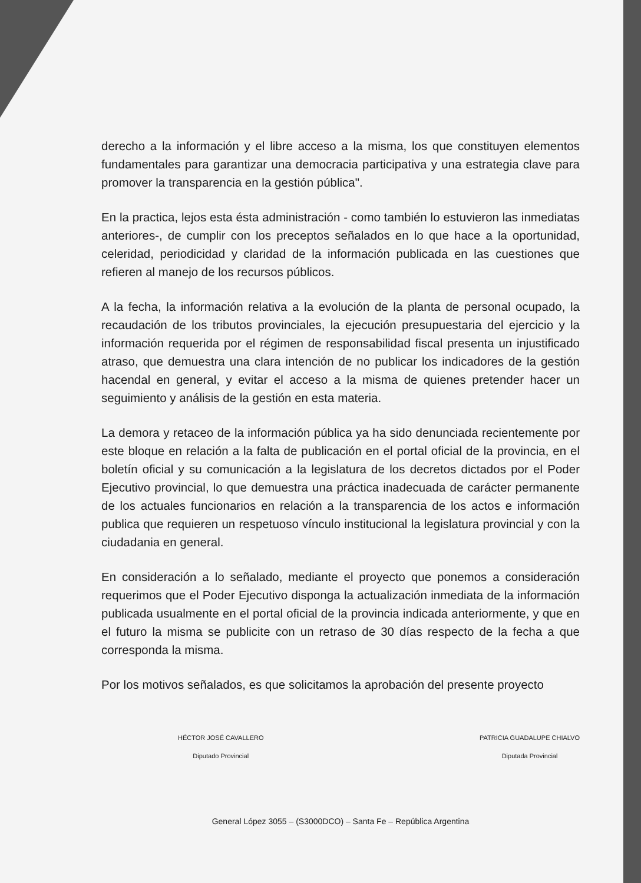derecho a la información y el libre acceso a la misma, los que constituyen elementos fundamentales para garantizar una democracia participativa y una estrategia clave para promover la transparencia en la gestión pública".
En la practica, lejos esta ésta administración - como también lo estuvieron las inmediatas anteriores-, de cumplir con los preceptos señalados en lo que hace a la oportunidad, celeridad, periodicidad y claridad de la información publicada en las cuestiones que refieren al manejo de los recursos públicos.
A la fecha, la información relativa a la evolución de la planta de personal ocupado, la recaudación de los tributos provinciales, la ejecución presupuestaria del ejercicio y la información requerida por el régimen de responsabilidad fiscal presenta un injustificado atraso, que demuestra una clara intención de no publicar los indicadores de la gestión hacendal en general, y evitar el acceso a la misma de quienes pretender hacer un seguimiento y análisis de la gestión en esta materia.
La demora y retaceo de la información pública ya ha sido denunciada recientemente por este bloque en relación a la falta de publicación en el portal oficial de la provincia, en el boletín oficial y su comunicación a la legislatura de los decretos dictados por el Poder Ejecutivo provincial, lo que demuestra una práctica inadecuada de carácter permanente de los actuales funcionarios en relación a la transparencia de los actos e información publica que requieren un respetuoso vínculo institucional la legislatura provincial y con la ciudadania en general.
En consideración a lo señalado, mediante el proyecto que ponemos a consideración requerimos que el Poder Ejecutivo disponga la actualización inmediata de la información publicada usualmente en el portal oficial de la provincia indicada anteriormente, y que en el futuro la misma se publicite con un retraso de 30 días respecto de la fecha a que corresponda la misma.
Por los motivos señalados, es que solicitamos la aprobación del presente proyecto
HÉCTOR JOSÉ CAVALLERO
Diputado Provincial
PATRICIA GUADALUPE CHIALVO
Diputada Provincial
General López 3055 – (S3000DCO) – Santa Fe – República Argentina